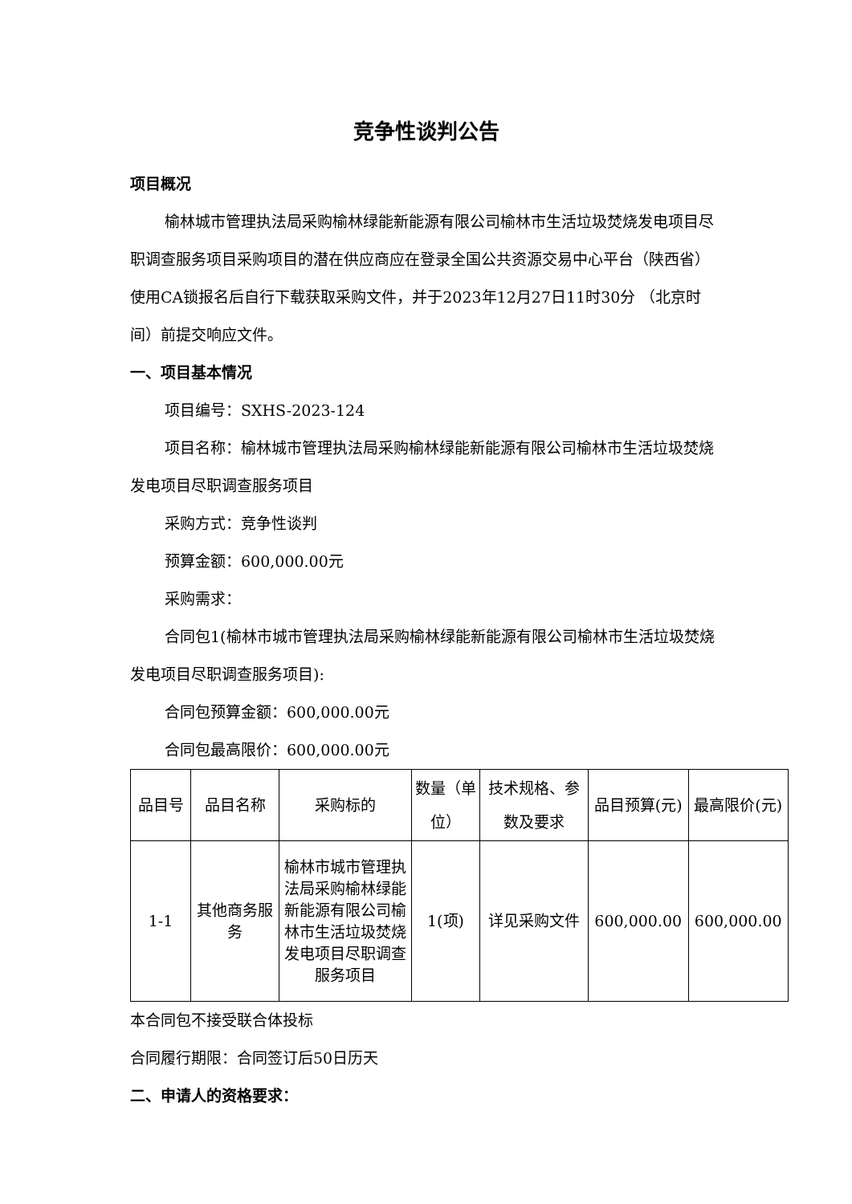竞争性谈判公告
项目概况
榆林城市管理执法局采购榆林绿能新能源有限公司榆林市生活垃圾焚烧发电项目尽职调查服务项目采购项目的潜在供应商应在登录全国公共资源交易中心平台（陕西省）使用CA锁报名后自行下载获取采购文件，并于2023年12月27日11时30分 （北京时间）前提交响应文件。
一、项目基本情况
项目编号：SXHS-2023-124
项目名称：榆林城市管理执法局采购榆林绿能新能源有限公司榆林市生活垃圾焚烧发电项目尽职调查服务项目
采购方式：竞争性谈判
预算金额：600,000.00元
采购需求：
合同包1(榆林市城市管理执法局采购榆林绿能新能源有限公司榆林市生活垃圾焚烧发电项目尽职调查服务项目):
合同包预算金额：600,000.00元
合同包最高限价：600,000.00元
| 品目号 | 品目名称 | 采购标的 | 数量（单位） | 技术规格、参数及要求 | 品目预算(元) | 最高限价(元) |
| --- | --- | --- | --- | --- | --- | --- |
| 1-1 | 其他商务服务 | 榆林市城市管理执法局采购榆林绿能新能源有限公司榆林市生活垃圾焚烧发电项目尽职调查服务项目 | 1(项) | 详见采购文件 | 600,000.00 | 600,000.00 |
本合同包不接受联合体投标
合同履行期限：合同签订后50日历天
二、申请人的资格要求：